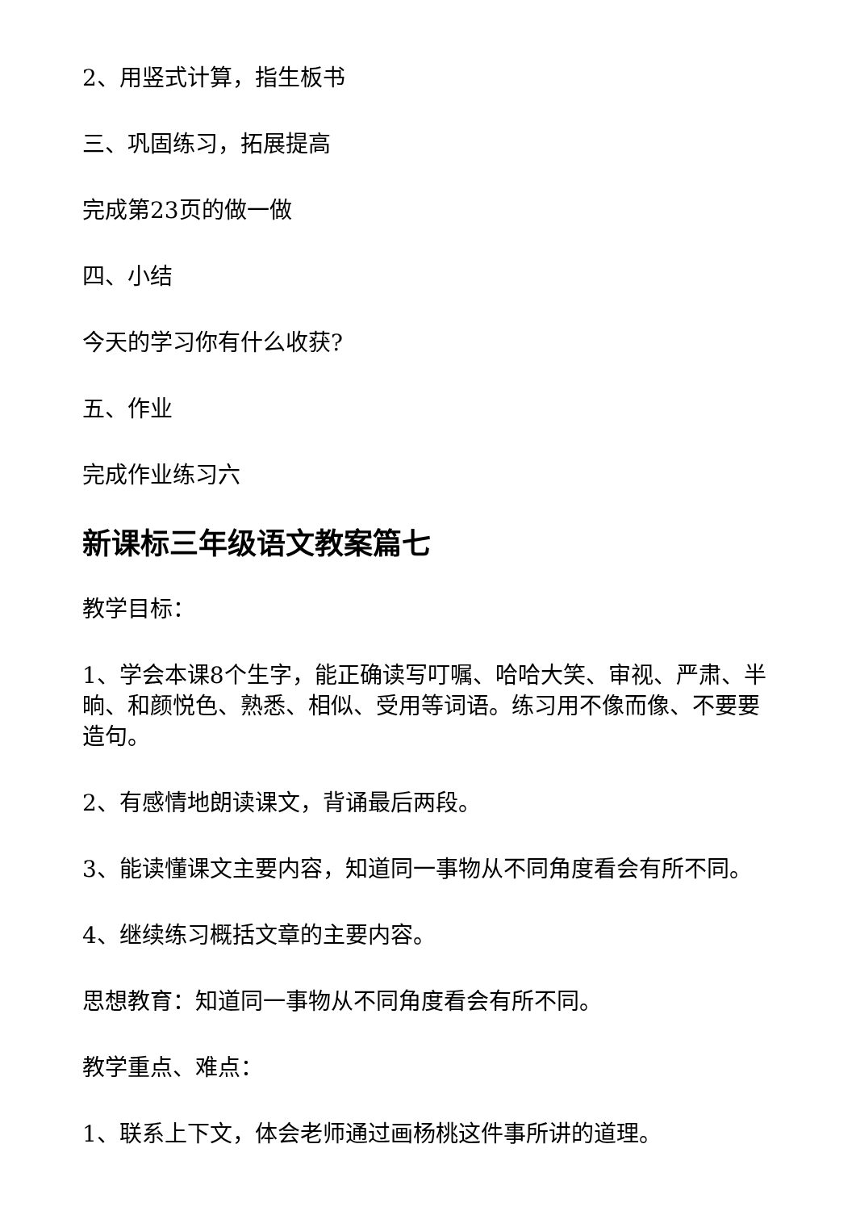2、用竖式计算，指生板书
三、巩固练习，拓展提高
完成第23页的做一做
四、小结
今天的学习你有什么收获?
五、作业
完成作业练习六
新课标三年级语文教案篇七
教学目标：
1、学会本课8个生字，能正确读写叮嘱、哈哈大笑、审视、严肃、半晌、和颜悦色、熟悉、相似、受用等词语。练习用不像而像、不要要造句。
2、有感情地朗读课文，背诵最后两段。
3、能读懂课文主要内容，知道同一事物从不同角度看会有所不同。
4、继续练习概括文章的主要内容。
思想教育：知道同一事物从不同角度看会有所不同。
教学重点、难点：
1、联系上下文，体会老师通过画杨桃这件事所讲的道理。